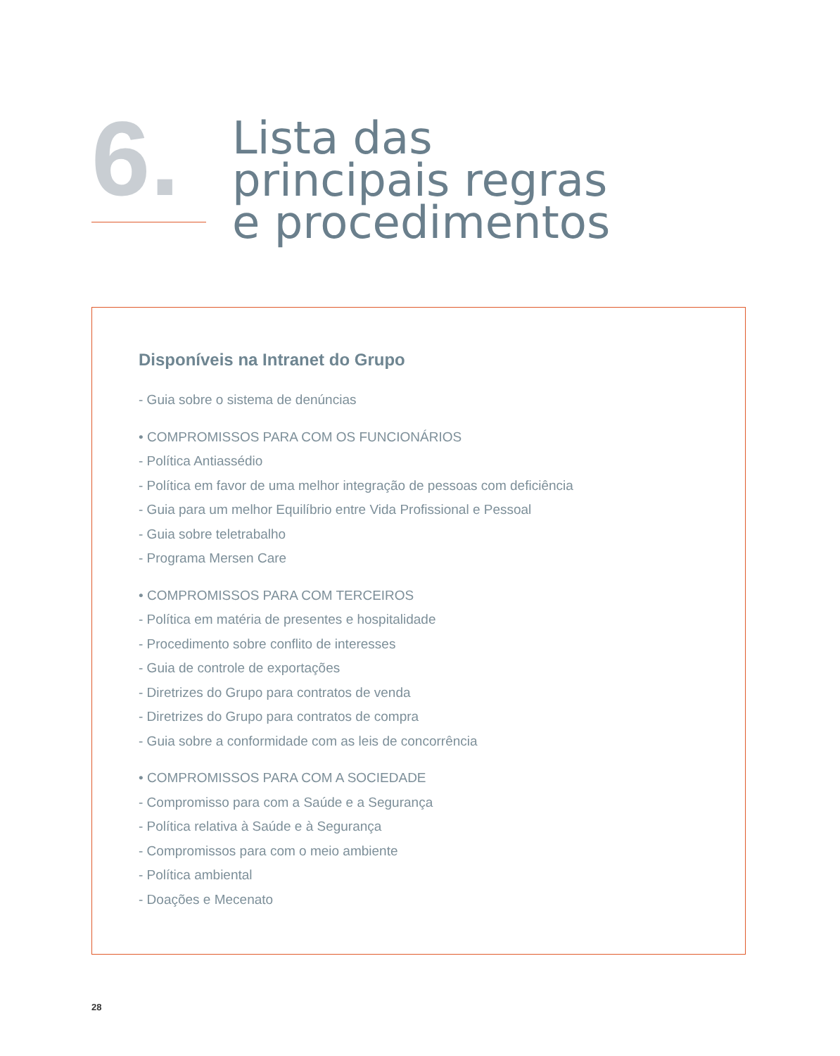6.
Lista das
principais regras
e procedimentos
Disponíveis na Intranet do Grupo
- Guia sobre o sistema de denúncias
• COMPROMISSOS PARA COM OS FUNCIONÁRIOS
- Política Antiassédio
- Política em favor de uma melhor integração de pessoas com deficiência
- Guia para um melhor Equilíbrio entre Vida Profissional e Pessoal
- Guia sobre teletrabalho
- Programa Mersen Care
• COMPROMISSOS PARA COM TERCEIROS
- Política em matéria de presentes e hospitalidade
- Procedimento sobre conflito de interesses
- Guia de controle de exportações
- Diretrizes do Grupo para contratos de venda
- Diretrizes do Grupo para contratos de compra
- Guia sobre a conformidade com as leis de concorrência
• COMPROMISSOS PARA COM A SOCIEDADE
- Compromisso para com a Saúde e a Segurança
- Política relativa à Saúde e à Segurança
- Compromissos para com o meio ambiente
- Política ambiental
- Doações e Mecenato
28